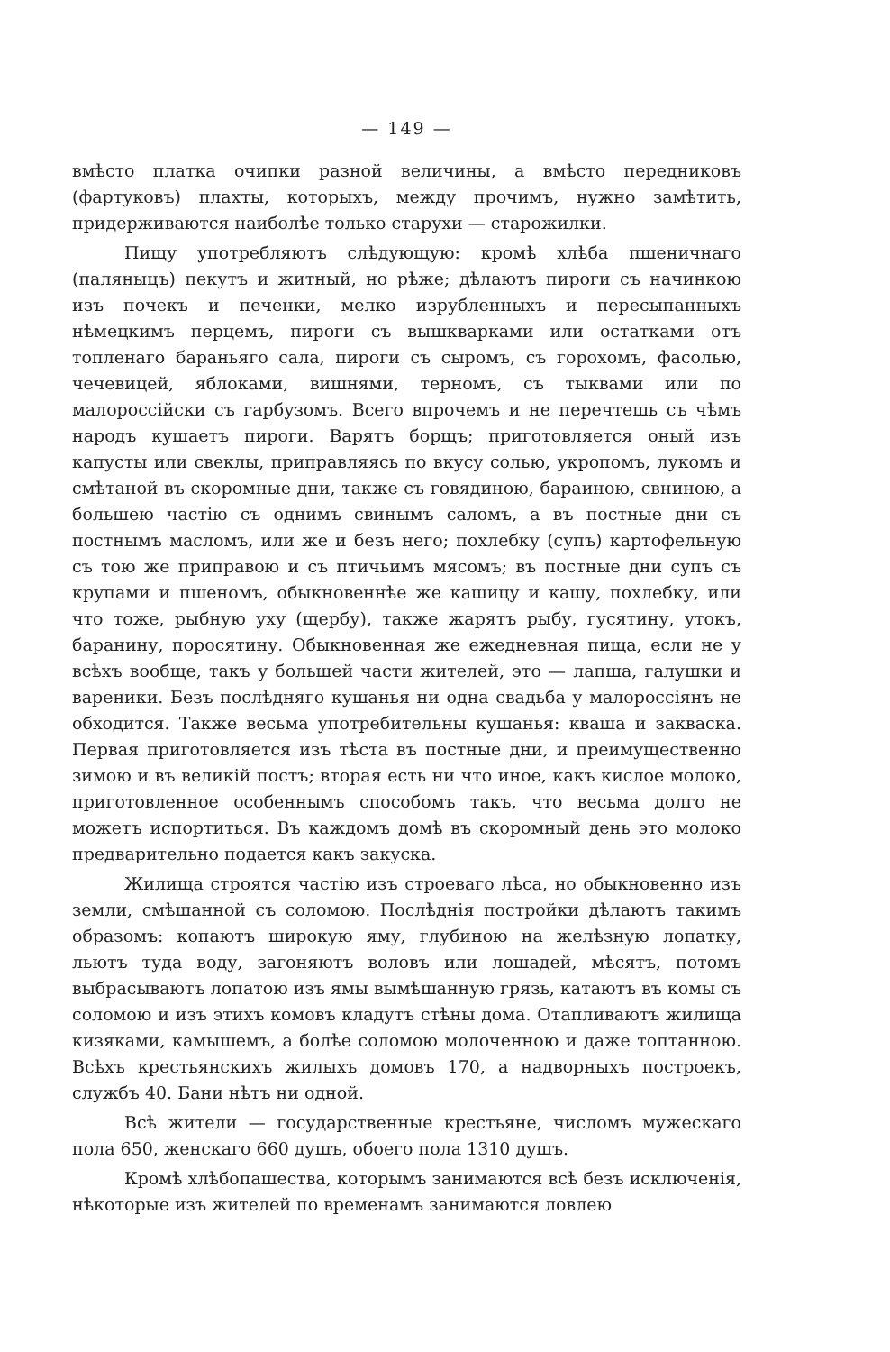— 149 —
вмѣсто платка очипки разной величины, а вмѣсто передниковъ (фартуковъ) плахты, которыхъ, между прочимъ, нужно замѣтить, придерживаются наиболѣе только старухи — старожилки.
Пищу употребляютъ слѣдующую: кромѣ хлѣба пшеничнаго (паляныцъ) пекутъ и житный, но рѣже; дѣлаютъ пироги съ начинкою изъ почекъ и печенки, мелко изрубленныхъ и пересыпанныхъ нѣмецкимъ перцемъ, пироги съ вышкварками или остатками отъ топленаго бараньяго сала, пироги съ сыромъ, съ горохомъ, фасолью, чечевицей, яблоками, вишнями, терномъ, съ тыквами или по малороссійски съ гарбузомъ. Всего впрочемъ и не перечтешь съ чѣмъ народъ кушаетъ пироги. Варятъ борщъ; приготовляется оный изъ капусты или свеклы, приправляясь по вкусу солью, укропомъ, лукомъ и смѣтаной въ скоромные дни, также съ говядиною, бараиною, свниною, а большею частію съ однимъ свинымъ саломъ, а въ постные дни съ постнымъ масломъ, или же и безъ него; похлебку (супъ) картофельную съ тою же приправою и съ птичьимъ мясомъ; въ постные дни супъ съ крупами и пшеномъ, обыкновеннѣе же кашицу и кашу, похлебку, или что тоже, рыбную уху (щербу), также жарятъ рыбу, гусятину, утокъ, баранину, поросятину. Обыкновенная же ежедневная пища, если не у всѣхъ вообще, такъ у большей части жителей, это — лапша, галушки и вареники. Безъ послѣдняго кушанья ни одна свадьба у малороссіянъ не обходится. Также весьма употребительны кушанья: кваша и закваска. Первая приготовляется изъ тѣста въ постные дни, и преимущественно зимою и въ великій постъ; вторая есть ни что иное, какъ кислое молоко, приготовленное особеннымъ способомъ такъ, что весьма долго не можетъ испортиться. Въ каждомъ домѣ въ скоромный день это молоко предварительно подается какъ закуска.
Жилища строятся частію изъ строеваго лѣса, но обыкновенно изъ земли, смѣшанной съ соломою. Послѣднія постройки дѣлаютъ такимъ образомъ: копаютъ широкую яму, глубиною на желѣзную лопатку, льютъ туда воду, загоняютъ воловъ или лошадей, мѣсятъ, потомъ выбрасываютъ лопатою изъ ямы вымѣшанную грязь, катаютъ въ комы съ соломою и изъ этихъ комовъ кладутъ стѣны дома. Отапливаютъ жилища кизяками, камышемъ, а болѣе соломою молоченною и даже топтанною. Всѣхъ крестьянскихъ жилыхъ домовъ 170, а надворныхъ построекъ, службъ 40. Бани нѣтъ ни одной.
Всѣ жители — государственные крестьяне, числомъ мужескаго пола 650, женскаго 660 душъ, обоего пола 1310 душъ.
Кромѣ хлѣбопашества, которымъ занимаются всѣ безъ исключенія, нѣкоторые изъ жителей по временамъ занимаются ловлею